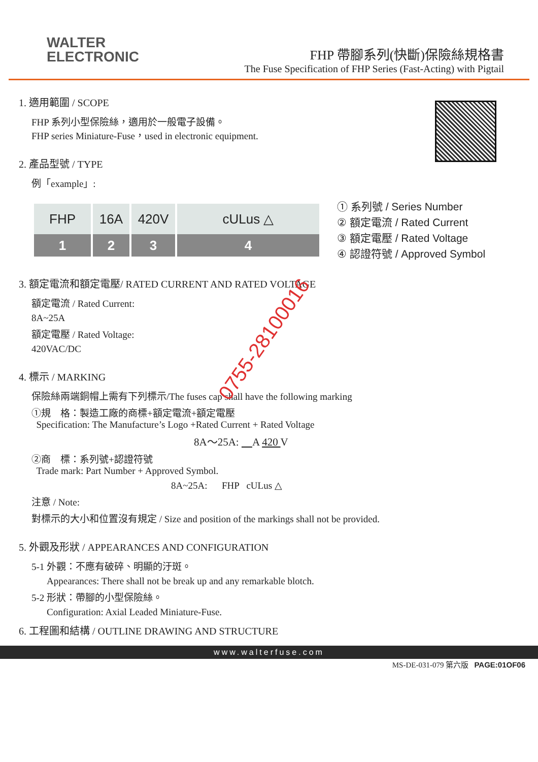WALTER
ELECTRONIC
FHP 帶腳系列(快斷)保險絲規格書
The Fuse Specification of FHP Series (Fast-Acting) with Pigtail
1. 適用範圍 / SCOPE
FHP 系列小型保險絲，適用於一般電子設備。
FHP series Miniature-Fuse，used in electronic equipment.
2. 產品型號 / TYPE
例「example」:
FHP
1
16A
2
420V
3
cULus △
4
① 系列號 / Series Number
② 額定電流 / Rated Current
③ 額定電壓 / Rated Voltage
④ 認證符號 / Approved Symbol
3. 額定電流和額定電壓/ RATED CURRENT AND RATED VOLTAGE
額定電流 / Rated Current:
8A~25A
額定電壓 / Rated Voltage:
420VAC/DC
4. 標示 / MARKING
保險絲兩端銅帽上需有下列標示/The fuses cap shall have the following marking
①規　格：製造工廠的商標+額定電流+額定電壓
Specification: The Manufacture’s Logo +Rated Current + Rated Voltage
8A～25A: A 420 V
②商　標：系列號+認證符號
Trade mark: Part Number + Approved Symbol.
8A~25A: FHP cULus △
注意 / Note:
對標示的大小和位置沒有規定 / Size and position of the markings shall not be provided.
5. 外觀及形狀 / APPEARANCES AND CONFIGURATION
5-1 外觀：不應有破碎、明顯的汙斑。
Appearances: There shall not be break up and any remarkable blotch.
5-2 形狀：帶腳的小型保險絲。
Configuration: Axial Leaded Miniature-Fuse.
6. 工程圖和結構 / OUTLINE DRAWING AND STRUCTURE
0755-28100016
www.walterfuse.com
MS-DE-031-079 第六版 PAGE:01OF06